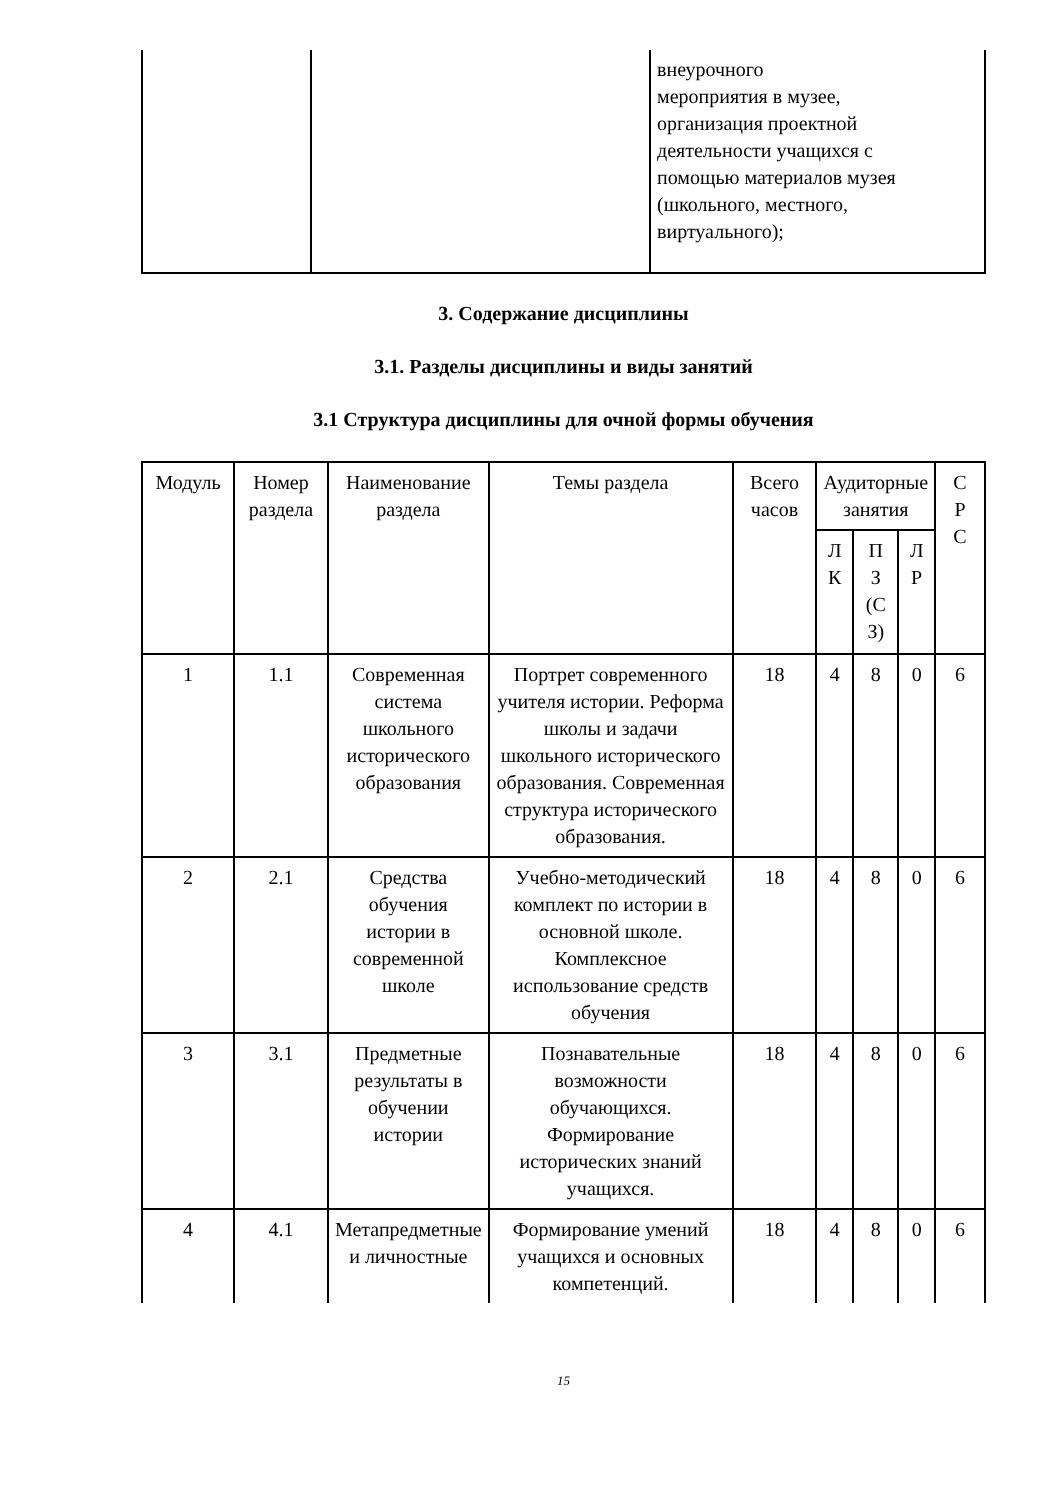| | | внеурочного мероприятия в музее, организация проектной деятельности учащихся с помощью материалов музея (школьного, местного, виртуального); |
3. Содержание дисциплины
3.1. Разделы дисциплины и виды занятий
3.1 Структура дисциплины для очной формы обучения
| Модуль | Номер раздела | Наименование раздела | Темы раздела | Всего часов | Аудиторные занятия | | | С Р С |
| --- | --- | --- | --- | --- | --- | --- | --- | --- |
| | | | | | Л К | П З (С З) | Л Р | |
| 1 | 1.1 | Современная система школьного исторического образования | Портрет современного учителя истории. Реформа школы и задачи школьного исторического образования. Современная структура исторического образования. | 18 | 4 | 8 | 0 | 6 |
| 2 | 2.1 | Средства обучения истории в современной школе | Учебно-методический комплект по истории в основной школе. Комплексное использование средств обучения | 18 | 4 | 8 | 0 | 6 |
| 3 | 3.1 | Предметные результаты в обучении истории | Познавательные возможности обучающихся. Формирование исторических знаний учащихся. | 18 | 4 | 8 | 0 | 6 |
| 4 | 4.1 | Метапредметные и личностные | Формирование умений учащихся и основных компетенций. | 18 | 4 | 8 | 0 | 6 |
15